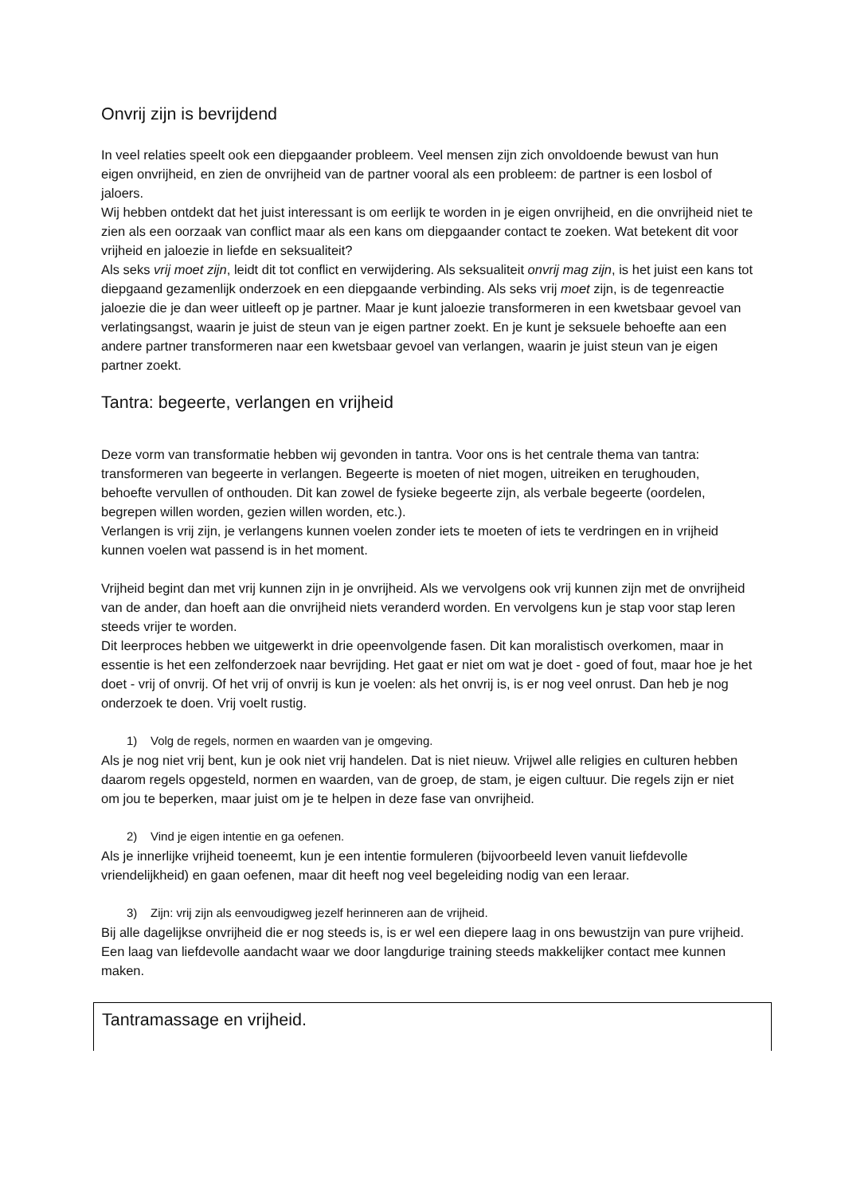Onvrij zijn is bevrijdend
In veel relaties speelt ook een diepgaander probleem. Veel mensen zijn zich onvoldoende bewust van hun eigen onvrijheid, en zien de onvrijheid van de partner vooral als een probleem: de partner is een losbol of jaloers.
Wij hebben ontdekt dat het juist interessant is om eerlijk te worden in je eigen onvrijheid, en die onvrijheid niet te zien als een oorzaak van conflict maar als een kans om diepgaander contact te zoeken. Wat betekent dit voor vrijheid en jaloezie in liefde en seksualiteit?
Als seks vrij moet zijn, leidt dit tot conflict en verwijdering. Als seksualiteit onvrij mag zijn, is het juist een kans tot diepgaand gezamenlijk onderzoek en een diepgaande verbinding. Als seks vrij moet zijn, is de tegenreactie jaloezie die je dan weer uitleeft op je partner. Maar je kunt jaloezie transformeren in een kwetsbaar gevoel van verlatingsangst, waarin je juist de steun van je eigen partner zoekt. En je kunt je seksuele behoefte aan een andere partner transformeren naar een kwetsbaar gevoel van verlangen, waarin je juist steun van je eigen partner zoekt.
Tantra: begeerte, verlangen en vrijheid
Deze vorm van transformatie hebben wij gevonden in tantra. Voor ons is het centrale thema van tantra: transformeren van begeerte in verlangen. Begeerte is moeten of niet mogen, uitreiken en terughouden, behoefte vervullen of onthouden. Dit kan zowel de fysieke begeerte zijn, als verbale begeerte (oordelen, begrepen willen worden, gezien willen worden, etc.).
Verlangen is vrij zijn, je verlangens kunnen voelen zonder iets te moeten of iets te verdringen en in vrijheid kunnen voelen wat passend is in het moment.
Vrijheid begint dan met vrij kunnen zijn in je onvrijheid. Als we vervolgens ook vrij kunnen zijn met de onvrijheid van de ander, dan hoeft aan die onvrijheid niets veranderd worden. En vervolgens kun je stap voor stap leren steeds vrijer te worden.
Dit leerproces hebben we uitgewerkt in drie opeenvolgende fasen. Dit kan moralistisch overkomen, maar in essentie is het een zelfonderzoek naar bevrijding. Het gaat er niet om wat je doet - goed of fout, maar hoe je het doet - vrij of onvrij. Of het vrij of onvrij is kun je voelen: als het onvrij is, is er nog veel onrust. Dan heb je nog onderzoek te doen. Vrij voelt rustig.
1) Volg de regels, normen en waarden van je omgeving.
Als je nog niet vrij bent, kun je ook niet vrij handelen. Dat is niet nieuw. Vrijwel alle religies en culturen hebben daarom regels opgesteld, normen en waarden, van de groep, de stam, je eigen cultuur. Die regels zijn er niet om jou te beperken, maar juist om je te helpen in deze fase van onvrijheid.
2) Vind je eigen intentie en ga oefenen.
Als je innerlijke vrijheid toeneemt, kun je een intentie formuleren (bijvoorbeeld leven vanuit liefdevolle vriendelijkheid) en gaan oefenen, maar dit heeft nog veel begeleiding nodig van een leraar.
3) Zijn: vrij zijn als eenvoudigweg jezelf herinneren aan de vrijheid.
Bij alle dagelijkse onvrijheid die er nog steeds is, is er wel een diepere laag in ons bewustzijn van pure vrijheid. Een laag van liefdevolle aandacht waar we door langdurige training steeds makkelijker contact mee kunnen maken.
Tantramassage en vrijheid.